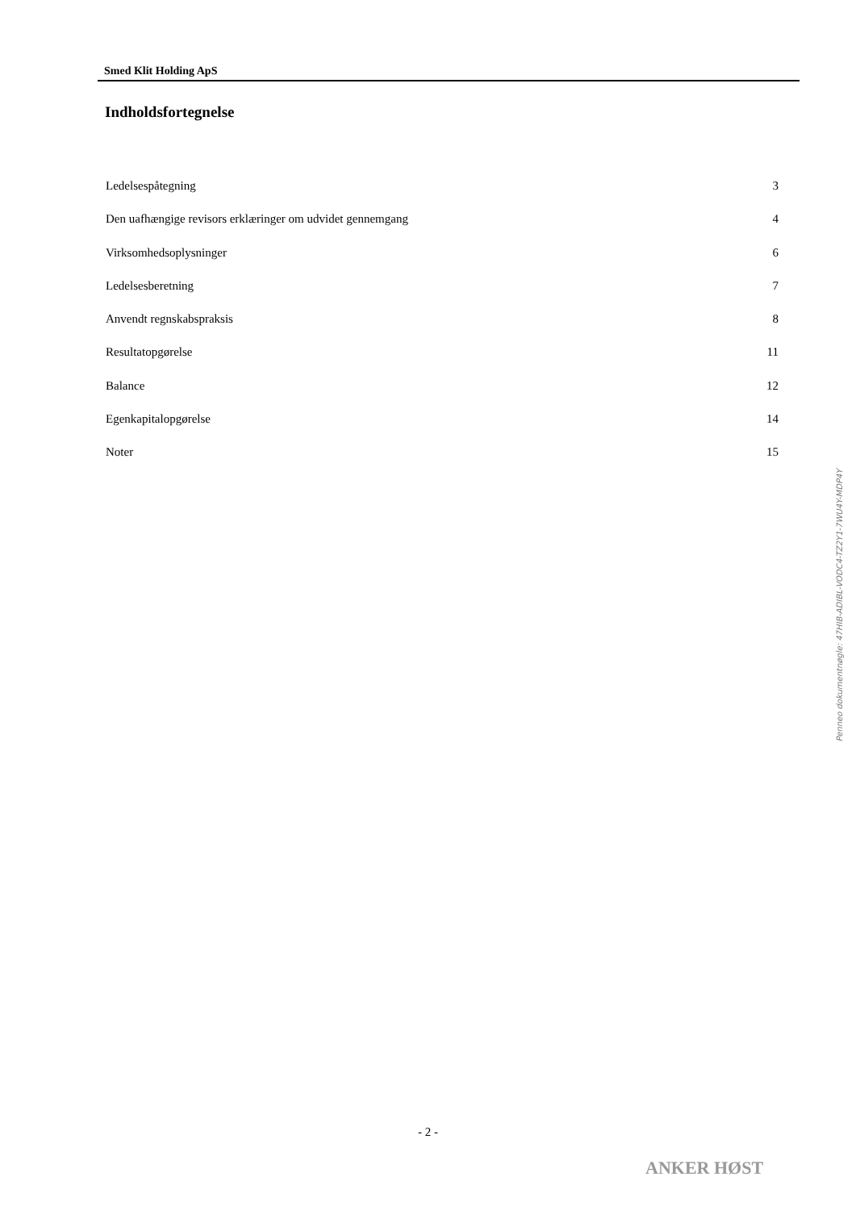Smed Klit Holding ApS
Indholdsfortegnelse
Ledelsespåtegning 3
Den uafhængige revisors erklæringer om udvidet gennemgang 4
Virksomhedsoplysninger 6
Ledelsesberetning 7
Anvendt regnskabspraksis 8
Resultatopgørelse 11
Balance 12
Egenkapitalopgørelse 14
Noter 15
Penneo dokumentnøgle: 47HIB-ADIBL-VODC4-TZ2Y1-7WU4Y-MDP4Y
- 2 -
ANKER HØST